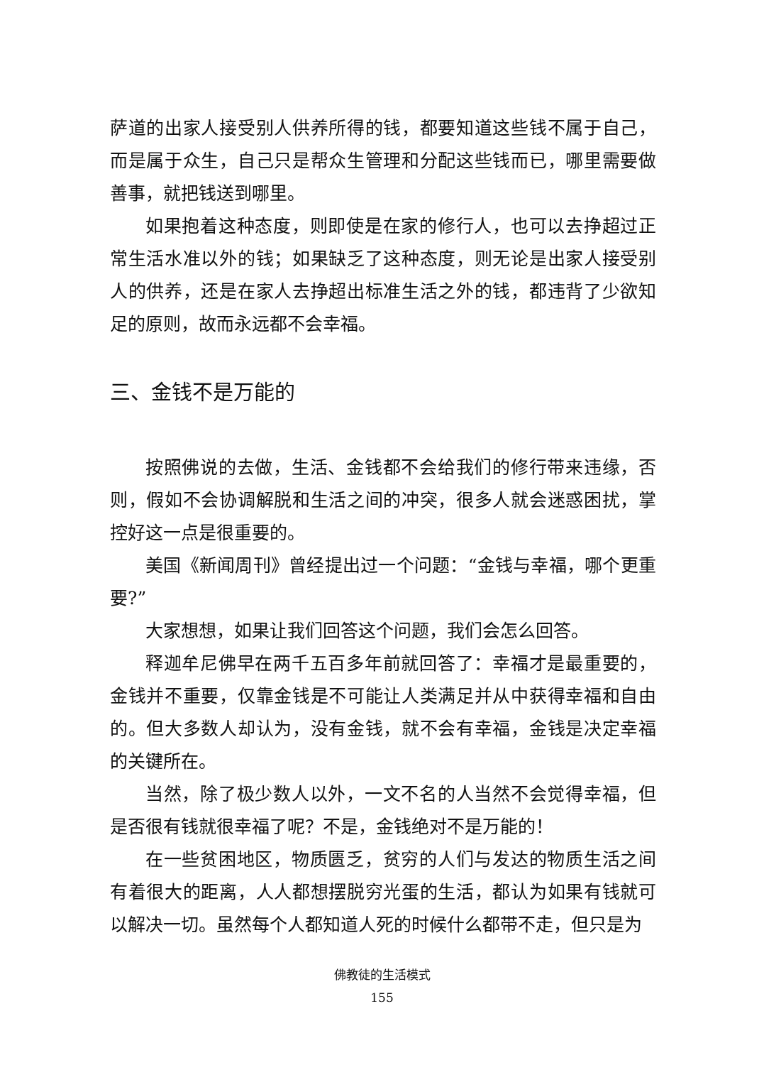萨道的出家人接受别人供养所得的钱，都要知道这些钱不属于自己，而是属于众生，自己只是帮众生管理和分配这些钱而已，哪里需要做善事，就把钱送到哪里。
如果抱着这种态度，则即使是在家的修行人，也可以去挣超过正常生活水准以外的钱；如果缺乏了这种态度，则无论是出家人接受别人的供养，还是在家人去挣超出标准生活之外的钱，都违背了少欲知足的原则，故而永远都不会幸福。
三、金钱不是万能的
按照佛说的去做，生活、金钱都不会给我们的修行带来违缘，否则，假如不会协调解脱和生活之间的冲突，很多人就会迷惑困扰，掌控好这一点是很重要的。
美国《新闻周刊》曾经提出过一个问题：“金钱与幸福，哪个更重要?”
大家想想，如果让我们回答这个问题，我们会怎么回答。
释迦牟尼佛早在两千五百多年前就回答了：幸福才是最重要的，金钱并不重要，仅靠金钱是不可能让人类满足并从中获得幸福和自由的。但大多数人却认为，没有金钱，就不会有幸福，金钱是决定幸福的关键所在。
当然，除了极少数人以外，一文不名的人当然不会觉得幸福，但是否很有钱就很幸福了呢？不是，金钱绝对不是万能的！
在一些贫困地区，物质匮乏，贫穷的人们与发达的物质生活之间有着很大的距离，人人都想摆脱穷光蛋的生活，都认为如果有钱就可以解决一切。虽然每个人都知道人死的时候什么都带不走，但只是为
佛教徒的生活模式
155